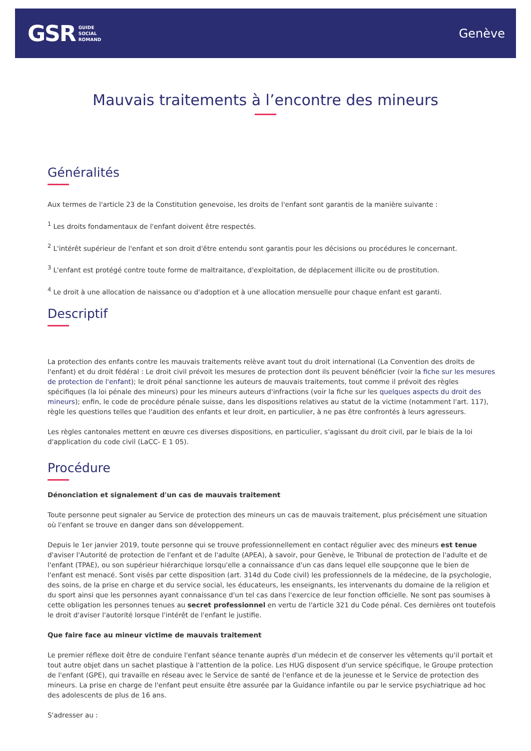GSR GUIDE
SOCIAL
ROMAND
Genève
Mauvais traitements à l’encontre des mineurs
Généralités
Aux termes de l'article 23 de la Constitution genevoise, les droits de l'enfant sont garantis de la manière suivante :
<sup>1</sup> Les droits fondamentaux de l'enfant doivent être respectés.
<sup>2</sup> L'intérêt supérieur de l'enfant et son droit d'être entendu sont garantis pour les décisions ou procédures le concernant.
<sup>3</sup> L'enfant est protégé contre toute forme de maltraitance, d'exploitation, de déplacement illicite ou de prostitution.
<sup>4</sup> Le droit à une allocation de naissance ou d'adoption et à une allocation mensuelle pour chaque enfant est garanti.
Descriptif
La protection des enfants contre les mauvais traitements relève avant tout du droit international (La Convention des droits de l'enfant) et du droit fédéral : Le droit civil prévoit les mesures de protection dont ils peuvent bénéficier (voir la fiche sur les mesures de protection de l'enfant); le droit pénal sanctionne les auteurs de mauvais traitements, tout comme il prévoit des règles spécifiques (la loi pénale des mineurs) pour les mineurs auteurs d'infractions (voir la fiche sur les quelques aspects du droit des mineurs); enfin, le code de procédure pénale suisse, dans les dispositions relatives au statut de la victime (notamment l'art. 117), règle les questions telles que l'audition des enfants et leur droit, en particulier, à ne pas être confrontés à leurs agresseurs.
Les règles cantonales mettent en œuvre ces diverses dispositions, en particulier, s'agissant du droit civil, par le biais de la loi d'application du code civil (LaCC- E 1 05).
Procédure
Dénonciation et signalement d'un cas de mauvais traitement
Toute personne peut signaler au Service de protection des mineurs un cas de mauvais traitement, plus précisément une situation où l'enfant se trouve en danger dans son développement.
Depuis le 1er janvier 2019, toute personne qui se trouve professionnellement en contact régulier avec des mineurs est tenue d'aviser l'Autorité de protection de l'enfant et de l'adulte (APEA), à savoir, pour Genève, le Tribunal de protection de l'adulte et de l'enfant (TPAE), ou son supérieur hiérarchique lorsqu'elle a connaissance d'un cas dans lequel elle soupçonne que le bien de l'enfant est menacé. Sont visés par cette disposition (art. 314d du Code civil) les professionnels de la médecine, de la psychologie, des soins, de la prise en charge et du service social, les éducateurs, les enseignants, les intervenants du domaine de la religion et du sport ainsi que les personnes ayant connaissance d'un tel cas dans l'exercice de leur fonction officielle. Ne sont pas soumises à cette obligation les personnes tenues au secret professionnel en vertu de l'article 321 du Code pénal. Ces dernières ont toutefois le droit d'aviser l'autorité lorsque l'intérêt de l'enfant le justifie.
Que faire face au mineur victime de mauvais traitement
Le premier réflexe doit être de conduire l'enfant séance tenante auprès d'un médecin et de conserver les vêtements qu'il portait et tout autre objet dans un sachet plastique à l'attention de la police. Les HUG disposent d'un service spécifique, le Groupe protection de l'enfant (GPE), qui travaille en réseau avec le Service de santé de l'enfance et de la jeunesse et le Service de protection des mineurs. La prise en charge de l'enfant peut ensuite être assurée par la Guidance infantile ou par le service psychiatrique ad hoc des adolescents de plus de 16 ans.
S'adresser au :